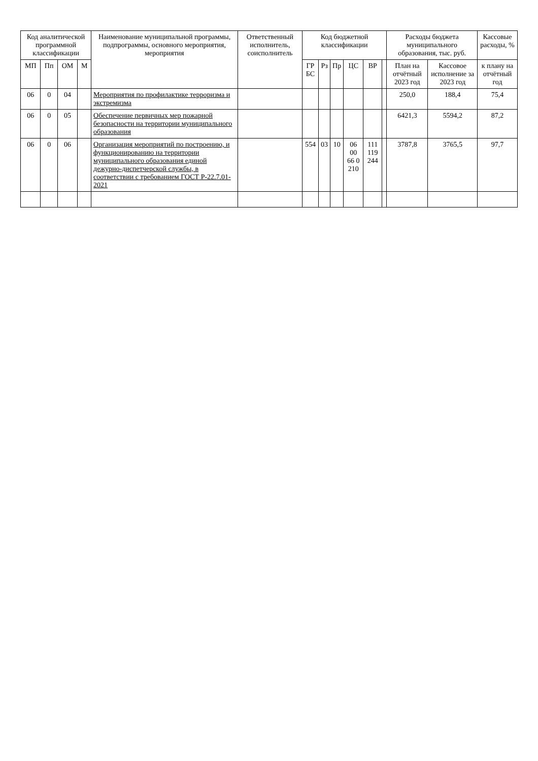| Код аналитической программной классификации | | | | Наименование муниципальной программы, подпрограммы, основного мероприятия, мероприятия | Ответственный исполнитель, соисполнитель | Код бюджетной классификации | | | | | | Расходы бюджета муниципального образования, тыс. руб. | | Кассовые расходы, % |
| --- | --- | --- | --- | --- | --- | --- | --- | --- | --- | --- | --- | --- | --- | --- |
| МП | Пп | ОМ | М | | | ГР БС | Рз | Пр | ЦС | ВР | | План на отчётный 2023 год | Кассовое исполнение за 2023 год | к плану на отчётный год |
| 06 | 0 | 04 | | Мероприятия по профилактике терроризма и экстремизма | | | | | | | | 250,0 | 188,4 | 75,4 |
| 06 | 0 | 05 | | Обеспечение первичных мер пожарной безопасности на территории муниципального образования | | | | | | | | 6421,3 | 5594,2 | 87,2 |
| 06 | 0 | 06 | | Организация мероприятий по построению, и функционированию на территории муниципального образования единой дежурно-диспетчерской службы, в соответствии с требованием ГОСТ Р-22.7.01-2021 | | 554 | 03 | 10 | 06 00 66 0 210 | 111 119 244 | | 3787,8 | 3765,5 | 97,7 |